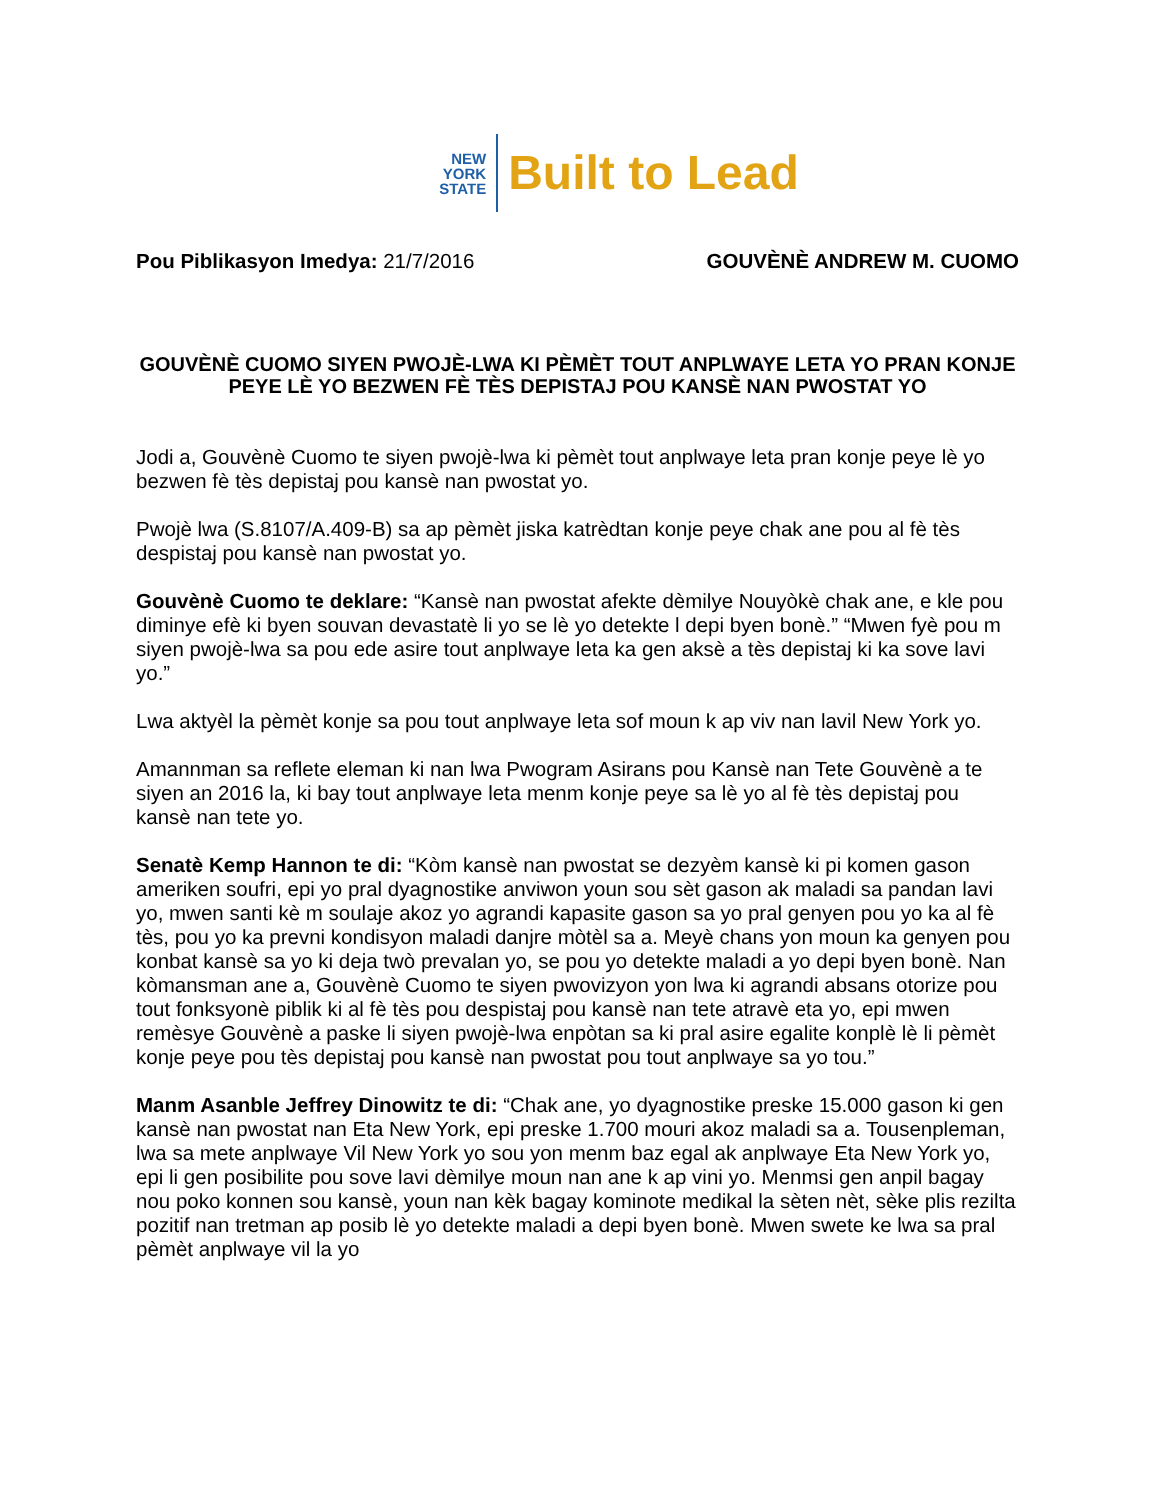NEW
YORK
STATE
Built to Lead
Pou Piblikasyon Imedya: 21/7/2016
GOUVÈNÈ ANDREW M. CUOMO
GOUVÈNÈ CUOMO SIYEN PWOJÈ-LWA KI PÈMÈT TOUT ANPLWAYE LETA YO PRAN KONJE PEYE LÈ YO BEZWEN FÈ TÈS DEPISTAJ POU KANSÈ NAN PWOSTAT YO
Jodi a, Gouvènè Cuomo te siyen pwojè-lwa ki pèmèt tout anplwaye leta pran konje peye lè yo bezwen fè tès depistaj pou kansè nan pwostat yo.
Pwojè lwa (S.8107/A.409-B) sa ap pèmèt jiska katrèdtan konje peye chak ane pou al fè tès despistaj pou kansè nan pwostat yo.
Gouvènè Cuomo te deklare: “Kansè nan pwostat afekte dèmilye Nouyòkè chak ane, e kle pou diminye efè ki byen souvan devastatè li yo se lè yo detekte l depi byen bonè.” “Mwen fyè pou m siyen pwojè-lwa sa pou ede asire tout anplwaye leta ka gen aksè a tès depistaj ki ka sove lavi yo.”
Lwa aktyèl la pèmèt konje sa pou tout anplwaye leta sof moun k ap viv nan lavil New York yo.
Amannman sa reflete eleman ki nan lwa Pwogram Asirans pou Kansè nan Tete Gouvènè a te siyen an 2016 la, ki bay tout anplwaye leta menm konje peye sa lè yo al fè tès depistaj pou kansè nan tete yo.
Senatè Kemp Hannon te di: “Kòm kansè nan pwostat se dezyèm kansè ki pi komen gason ameriken soufri, epi yo pral dyagnostike anviwon youn sou sèt gason ak maladi sa pandan lavi yo, mwen santi kè m soulaje akoz yo agrandi kapasite gason sa yo pral genyen pou yo ka al fè tès, pou yo ka prevni kondisyon maladi danjre mòtèl sa a. Meyè chans yon moun ka genyen pou konbat kansè sa yo ki deja twò prevalan yo, se pou yo detekte maladi a yo depi byen bonè. Nan kòmansman ane a, Gouvènè Cuomo te siyen pwovizyon yon lwa ki agrandi absans otorize pou tout fonksyonè piblik ki al fè tès pou despistaj pou kansè nan tete atravè eta yo, epi mwen remèsye Gouvènè a paske li siyen pwojè-lwa enpòtan sa ki pral asire egalite konplè lè li pèmèt konje peye pou tès depistaj pou kansè nan pwostat pou tout anplwaye sa yo tou.”
Manm Asanble Jeffrey Dinowitz te di: “Chak ane, yo dyagnostike preske 15.000 gason ki gen kansè nan pwostat nan Eta New York, epi preske 1.700 mouri akoz maladi sa a. Tousenpleman, lwa sa mete anplwaye Vil New York yo sou yon menm baz egal ak anplwaye Eta New York yo, epi li gen posibilite pou sove lavi dèmilye moun nan ane k ap vini yo. Menmsi gen anpil bagay nou poko konnen sou kansè, youn nan kèk bagay kominote medikal la sèten nèt, sèke plis rezilta pozitif nan tretman ap posib lè yo detekte maladi a depi byen bonè. Mwen swete ke lwa sa pral pèmèt anplwaye vil la yo